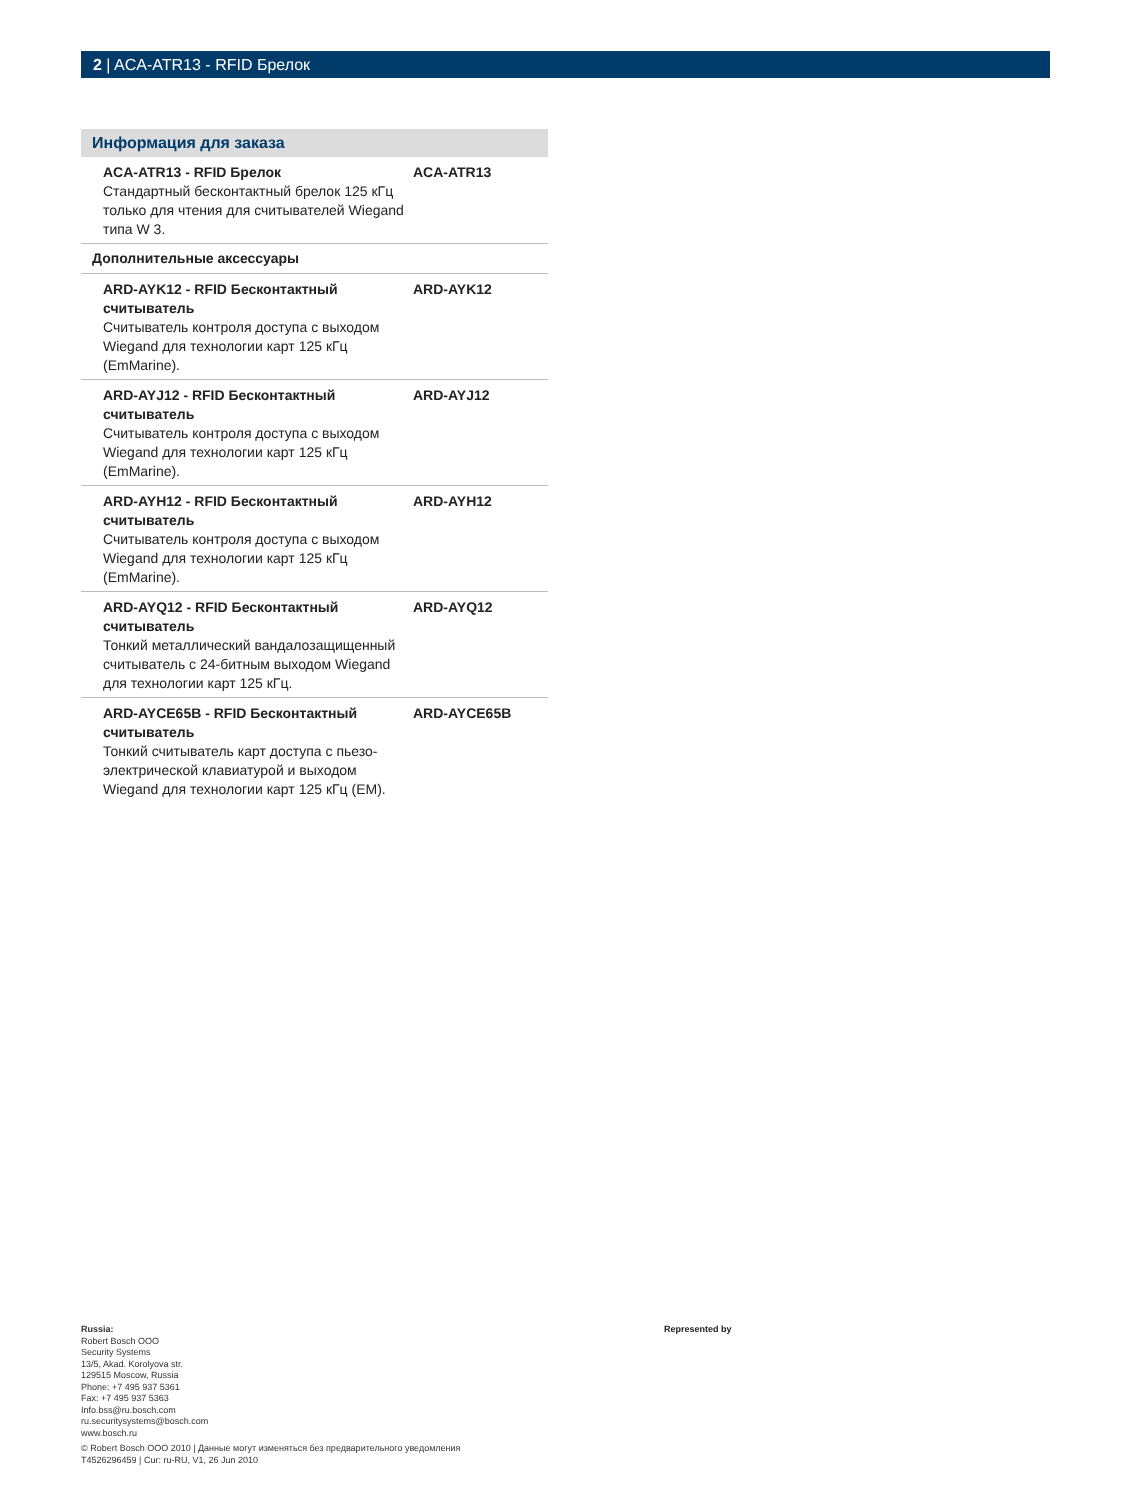2 | ACA-ATR13 - RFID Брелок
Информация для заказа
| ACA-ATR13 - RFID Брелок Стандартный бесконтактный брелок 125 кГц только для чтения для считывателей Wiegand типа W 3. | ACA-ATR13 |
| Дополнительные аксессуары | |
| ARD-AYK12 - RFID Бесконтактный считыватель Считыватель контроля доступа с выходом Wiegand для технологии карт 125 кГц (EmMarine). | ARD-AYK12 |
| ARD-AYJ12 - RFID Бесконтактный считыватель Считыватель контроля доступа с выходом Wiegand для технологии карт 125 кГц (EmMarine). | ARD-AYJ12 |
| ARD-AYH12 - RFID Бесконтактный считыватель Считыватель контроля доступа с выходом Wiegand для технологии карт 125 кГц (EmMarine). | ARD-AYH12 |
| ARD-AYQ12 - RFID Бесконтактный считыватель Тонкий металлический вандалозащищенный считыватель с 24-битным выходом Wiegand для технологии карт 125 кГц. | ARD-AYQ12 |
| ARD-AYCE65B - RFID Бесконтактный считыватель Тонкий считыватель карт доступа с пьезо-электрической клавиатурой и выходом Wiegand для технологии карт 125 кГц (EM). | ARD-AYCE65B |
Russia:
Robert Bosch OOO
Security Systems
13/5, Akad. Korolyova str.
129515 Moscow, Russia
Phone: +7 495 937 5361
Fax: +7 495 937 5363
Info.bss@ru.bosch.com
ru.securitysystems@bosch.com
www.bosch.ru
© Robert Bosch OOO 2010 | Данные могут изменяться без предварительного уведомления
T4526296459 | Cur: ru-RU, V1, 26 Jun 2010
Represented by